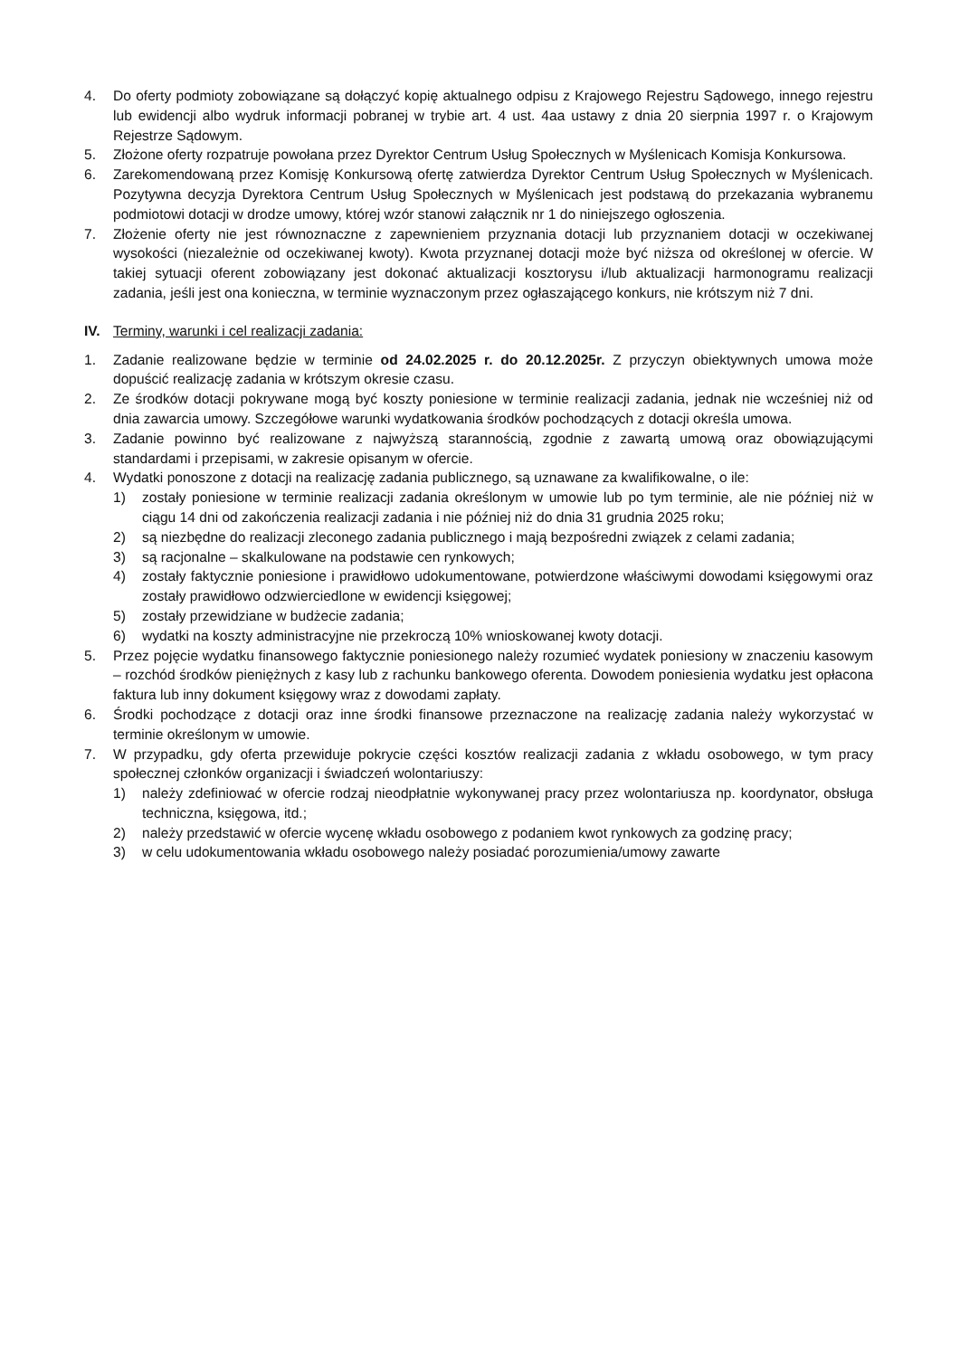4. Do oferty podmioty zobowiązane są dołączyć kopię aktualnego odpisu z Krajowego Rejestru Sądowego, innego rejestru lub ewidencji albo wydruk informacji pobranej w trybie art. 4 ust. 4aa ustawy z dnia 20 sierpnia 1997 r. o Krajowym Rejestrze Sądowym.
5. Złożone oferty rozpatruje powołana przez Dyrektor Centrum Usług Społecznych w Myślenicach Komisja Konkursowa.
6. Zarekomendowaną przez Komisję Konkursową ofertę zatwierdza Dyrektor Centrum Usług Społecznych w Myślenicach. Pozytywna decyzja Dyrektora Centrum Usług Społecznych w Myślenicach jest podstawą do przekazania wybranemu podmiotowi dotacji w drodze umowy, której wzór stanowi załącznik nr 1 do niniejszego ogłoszenia.
7. Złożenie oferty nie jest równoznaczne z zapewnieniem przyznania dotacji lub przyznaniem dotacji w oczekiwanej wysokości (niezależnie od oczekiwanej kwoty). Kwota przyznanej dotacji może być niższa od określonej w ofercie. W takiej sytuacji oferent zobowiązany jest dokonać aktualizacji kosztorysu i/lub aktualizacji harmonogramu realizacji zadania, jeśli jest ona konieczna, w terminie wyznaczonym przez ogłaszającego konkurs, nie krótszym niż 7 dni.
IV. Terminy, warunki i cel realizacji zadania:
1. Zadanie realizowane będzie w terminie od 24.02.2025 r. do 20.12.2025r. Z przyczyn obiektywnych umowa może dopuścić realizację zadania w krótszym okresie czasu.
2. Ze środków dotacji pokrywane mogą być koszty poniesione w terminie realizacji zadania, jednak nie wcześniej niż od dnia zawarcia umowy. Szczegółowe warunki wydatkowania środków pochodzących z dotacji określa umowa.
3. Zadanie powinno być realizowane z najwyższą starannością, zgodnie z zawartą umową oraz obowiązującymi standardami i przepisami, w zakresie opisanym w ofercie.
4. Wydatki ponoszone z dotacji na realizację zadania publicznego, są uznawane za kwalifikowalne, o ile:
1) zostały poniesione w terminie realizacji zadania określonym w umowie lub po tym terminie, ale nie później niż w ciągu 14 dni od zakończenia realizacji zadania i nie później niż do dnia 31 grudnia 2025 roku;
2) są niezbędne do realizacji zleconego zadania publicznego i mają bezpośredni związek z celami zadania;
3) są racjonalne – skalkulowane na podstawie cen rynkowych;
4) zostały faktycznie poniesione i prawidłowo udokumentowane, potwierdzone właściwymi dowodami księgowymi oraz zostały prawidłowo odzwierciedlone w ewidencji księgowej;
5) zostały przewidziane w budżecie zadania;
6) wydatki na koszty administracyjne nie przekroczą 10% wnioskowanej kwoty dotacji.
5. Przez pojęcie wydatku finansowego faktycznie poniesionego należy rozumieć wydatek poniesiony w znaczeniu kasowym – rozchód środków pieniężnych z kasy lub z rachunku bankowego oferenta. Dowodem poniesienia wydatku jest opłacona faktura lub inny dokument księgowy wraz z dowodami zapłaty.
6. Środki pochodzące z dotacji oraz inne środki finansowe przeznaczone na realizację zadania należy wykorzystać w terminie określonym w umowie.
7. W przypadku, gdy oferta przewiduje pokrycie części kosztów realizacji zadania z wkładu osobowego, w tym pracy społecznej członków organizacji i świadczeń wolontariuszy:
1) należy zdefiniować w ofercie rodzaj nieodpłatnie wykonywanej pracy przez wolontariusza np. koordynator, obsługa techniczna, księgowa, itd.;
2) należy przedstawić w ofercie wycenę wkładu osobowego z podaniem kwot rynkowych za godzinę pracy;
3) w celu udokumentowania wkładu osobowego należy posiadać porozumienia/umowy zawarte